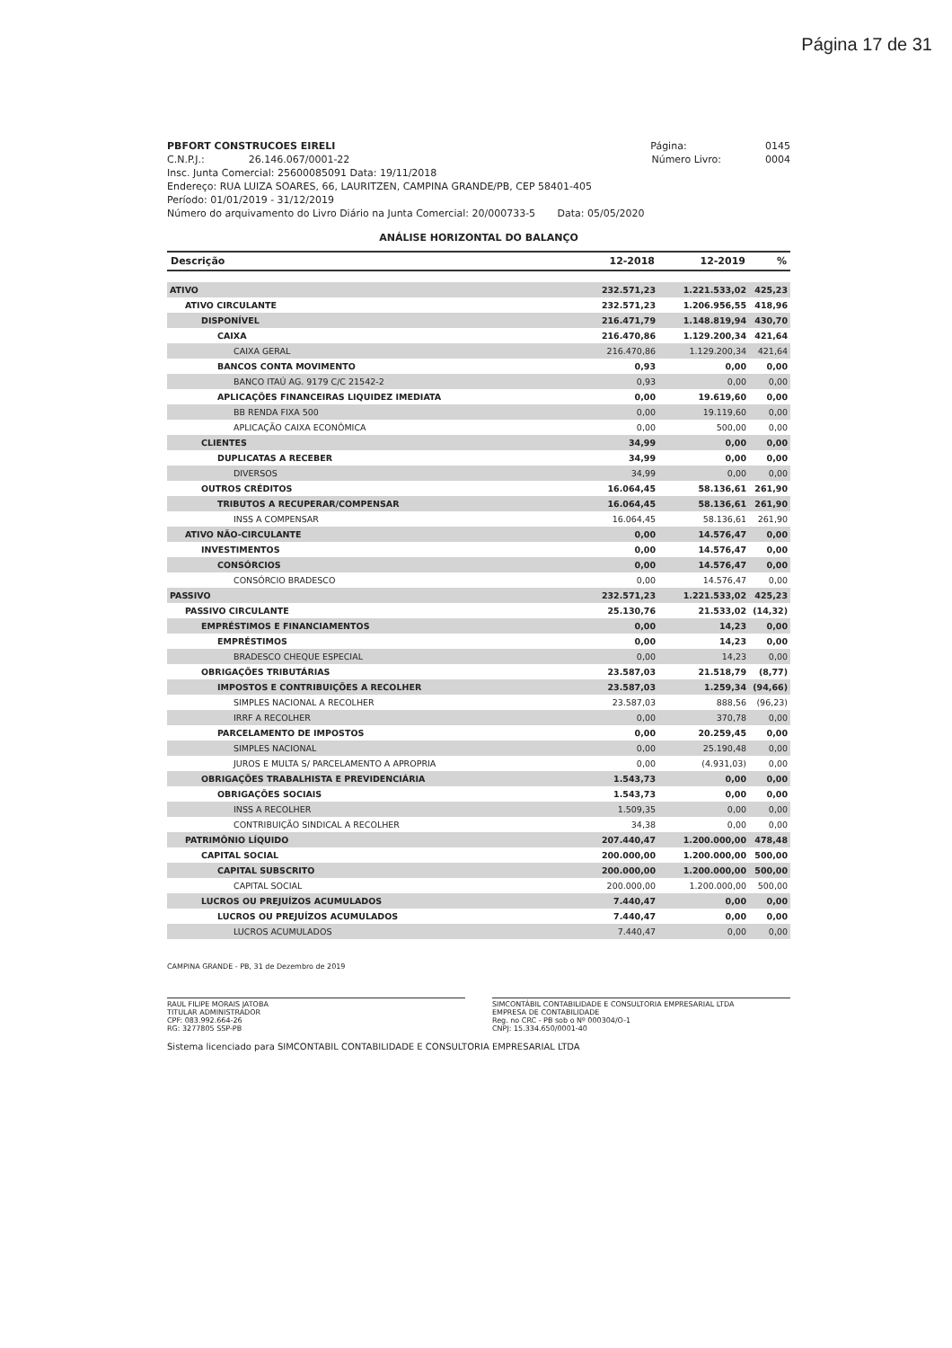Página 17 de 31
PBFORT CONSTRUCOES EIRELI Página: 0145
C.N.P.J.: 26.146.067/0001-22 Número Livro: 0004
Insc. Junta Comercial: 25600085091 Data: 19/11/2018
Endereço: RUA LUIZA SOARES, 66, LAURITZEN, CAMPINA GRANDE/PB, CEP 58401-405
Período: 01/01/2019 - 31/12/2019
Número do arquivamento do Livro Diário na Junta Comercial: 20/000733-5 Data: 05/05/2020
ANÁLISE HORIZONTAL DO BALANÇO
| Descrição | 12-2018 | 12-2019 | % |
| --- | --- | --- | --- |
| ATIVO | 232.571,23 | 1.221.533,02 | 425,23 |
| ATIVO CIRCULANTE | 232.571,23 | 1.206.956,55 | 418,96 |
| DISPONÍVEL | 216.471,79 | 1.148.819,94 | 430,70 |
| CAIXA | 216.470,86 | 1.129.200,34 | 421,64 |
| CAIXA GERAL | 216.470,86 | 1.129.200,34 | 421,64 |
| BANCOS CONTA MOVIMENTO | 0,93 | 0,00 | 0,00 |
| BANCO ITAÚ AG. 9179 C/C 21542-2 | 0,93 | 0,00 | 0,00 |
| APLICAÇÕES FINANCEIRAS LIQUIDEZ IMEDIATA | 0,00 | 19.619,60 | 0,00 |
| BB RENDA FIXA 500 | 0,00 | 19.119,60 | 0,00 |
| APLICAÇÃO CAIXA ECONÔMICA | 0,00 | 500,00 | 0,00 |
| CLIENTES | 34,99 | 0,00 | 0,00 |
| DUPLICATAS A RECEBER | 34,99 | 0,00 | 0,00 |
| DIVERSOS | 34,99 | 0,00 | 0,00 |
| OUTROS CRÉDITOS | 16.064,45 | 58.136,61 | 261,90 |
| TRIBUTOS A RECUPERAR/COMPENSAR | 16.064,45 | 58.136,61 | 261,90 |
| INSS A COMPENSAR | 16.064,45 | 58.136,61 | 261,90 |
| ATIVO NÃO-CIRCULANTE | 0,00 | 14.576,47 | 0,00 |
| INVESTIMENTOS | 0,00 | 14.576,47 | 0,00 |
| CONSÓRCIOS | 0,00 | 14.576,47 | 0,00 |
| CONSÓRCIO BRADESCO | 0,00 | 14.576,47 | 0,00 |
| PASSIVO | 232.571,23 | 1.221.533,02 | 425,23 |
| PASSIVO CIRCULANTE | 25.130,76 | 21.533,02 | (14,32) |
| EMPRÉSTIMOS E FINANCIAMENTOS | 0,00 | 14,23 | 0,00 |
| EMPRÉSTIMOS | 0,00 | 14,23 | 0,00 |
| BRADESCO CHEQUE ESPECIAL | 0,00 | 14,23 | 0,00 |
| OBRIGAÇÕES TRIBUTÁRIAS | 23.587,03 | 21.518,79 | (8,77) |
| IMPOSTOS E CONTRIBUIÇÕES A RECOLHER | 23.587,03 | 1.259,34 | (94,66) |
| SIMPLES NACIONAL A RECOLHER | 23.587,03 | 888,56 | (96,23) |
| IRRF A RECOLHER | 0,00 | 370,78 | 0,00 |
| PARCELAMENTO DE IMPOSTOS | 0,00 | 20.259,45 | 0,00 |
| SIMPLES NACIONAL | 0,00 | 25.190,48 | 0,00 |
| JUROS E MULTA S/ PARCELAMENTO A APROPRIA | 0,00 | (4.931,03) | 0,00 |
| OBRIGAÇÕES TRABALHISTA E PREVIDENCIÁRIA | 1.543,73 | 0,00 | 0,00 |
| OBRIGAÇÕES SOCIAIS | 1.543,73 | 0,00 | 0,00 |
| INSS A RECOLHER | 1.509,35 | 0,00 | 0,00 |
| CONTRIBUIÇÃO SINDICAL A RECOLHER | 34,38 | 0,00 | 0,00 |
| PATRIMÔNIO LÍQUIDO | 207.440,47 | 1.200.000,00 | 478,48 |
| CAPITAL SOCIAL | 200.000,00 | 1.200.000,00 | 500,00 |
| CAPITAL SUBSCRITO | 200.000,00 | 1.200.000,00 | 500,00 |
| CAPITAL SOCIAL | 200.000,00 | 1.200.000,00 | 500,00 |
| LUCROS OU PREJUÍZOS ACUMULADOS | 7.440,47 | 0,00 | 0,00 |
| LUCROS OU PREJUÍZOS ACUMULADOS | 7.440,47 | 0,00 | 0,00 |
| LUCROS ACUMULADOS | 7.440,47 | 0,00 | 0,00 |
CAMPINA GRANDE - PB, 31 de Dezembro de 2019
RAUL FILIPE MORAIS JATOBA
TITULAR ADMINISTRADOR
CPF: 083.992.664-26
RG: 3277805 SSP-PB
SIMCONTÁBIL CONTABILIDADE E CONSULTORIA EMPRESARIAL LTDA
EMPRESA DE CONTABILIDADE
Reg. no CRC - PB sob o Nº 000304/O-1
CNPJ: 15.334.650/0001-40
Sistema licenciado para SIMCONTABIL CONTABILIDADE E CONSULTORIA EMPRESARIAL LTDA